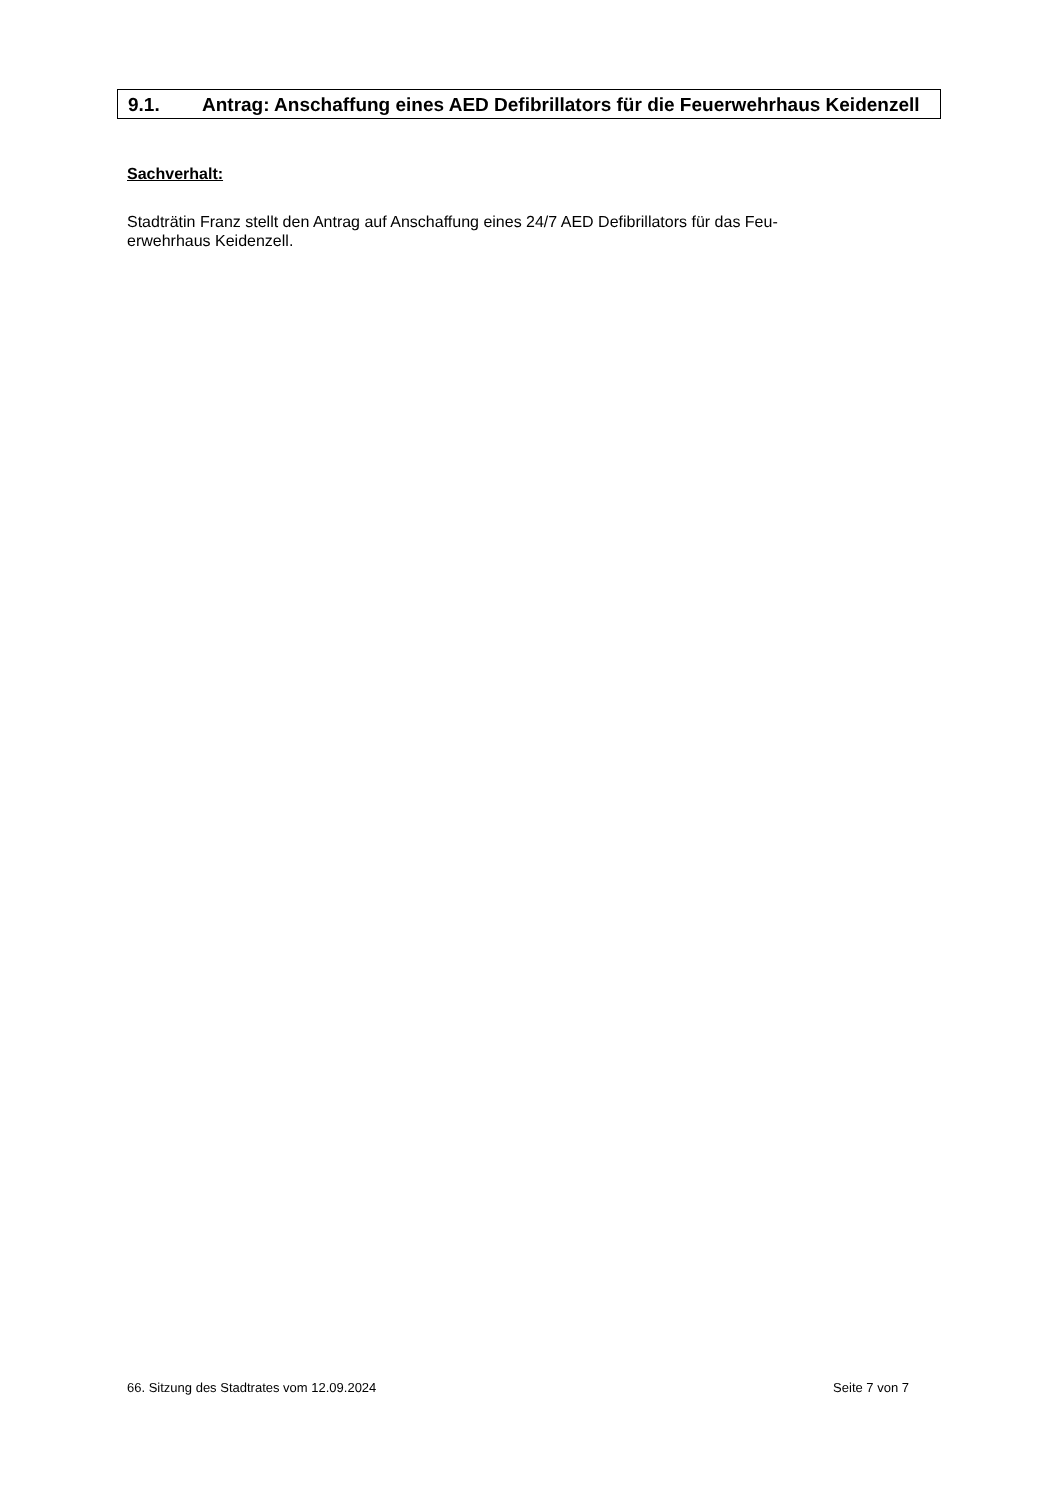9.1. Antrag: Anschaffung eines AED Defibrillators für die Feuerwehrhaus Keidenzell
Sachverhalt:
Stadträtin Franz stellt den Antrag auf Anschaffung eines 24/7 AED Defibrillators für das Feu-
erwehrhaus Keidenzell.
66. Sitzung des Stadtrates vom 12.09.2024 Seite 7 von 7